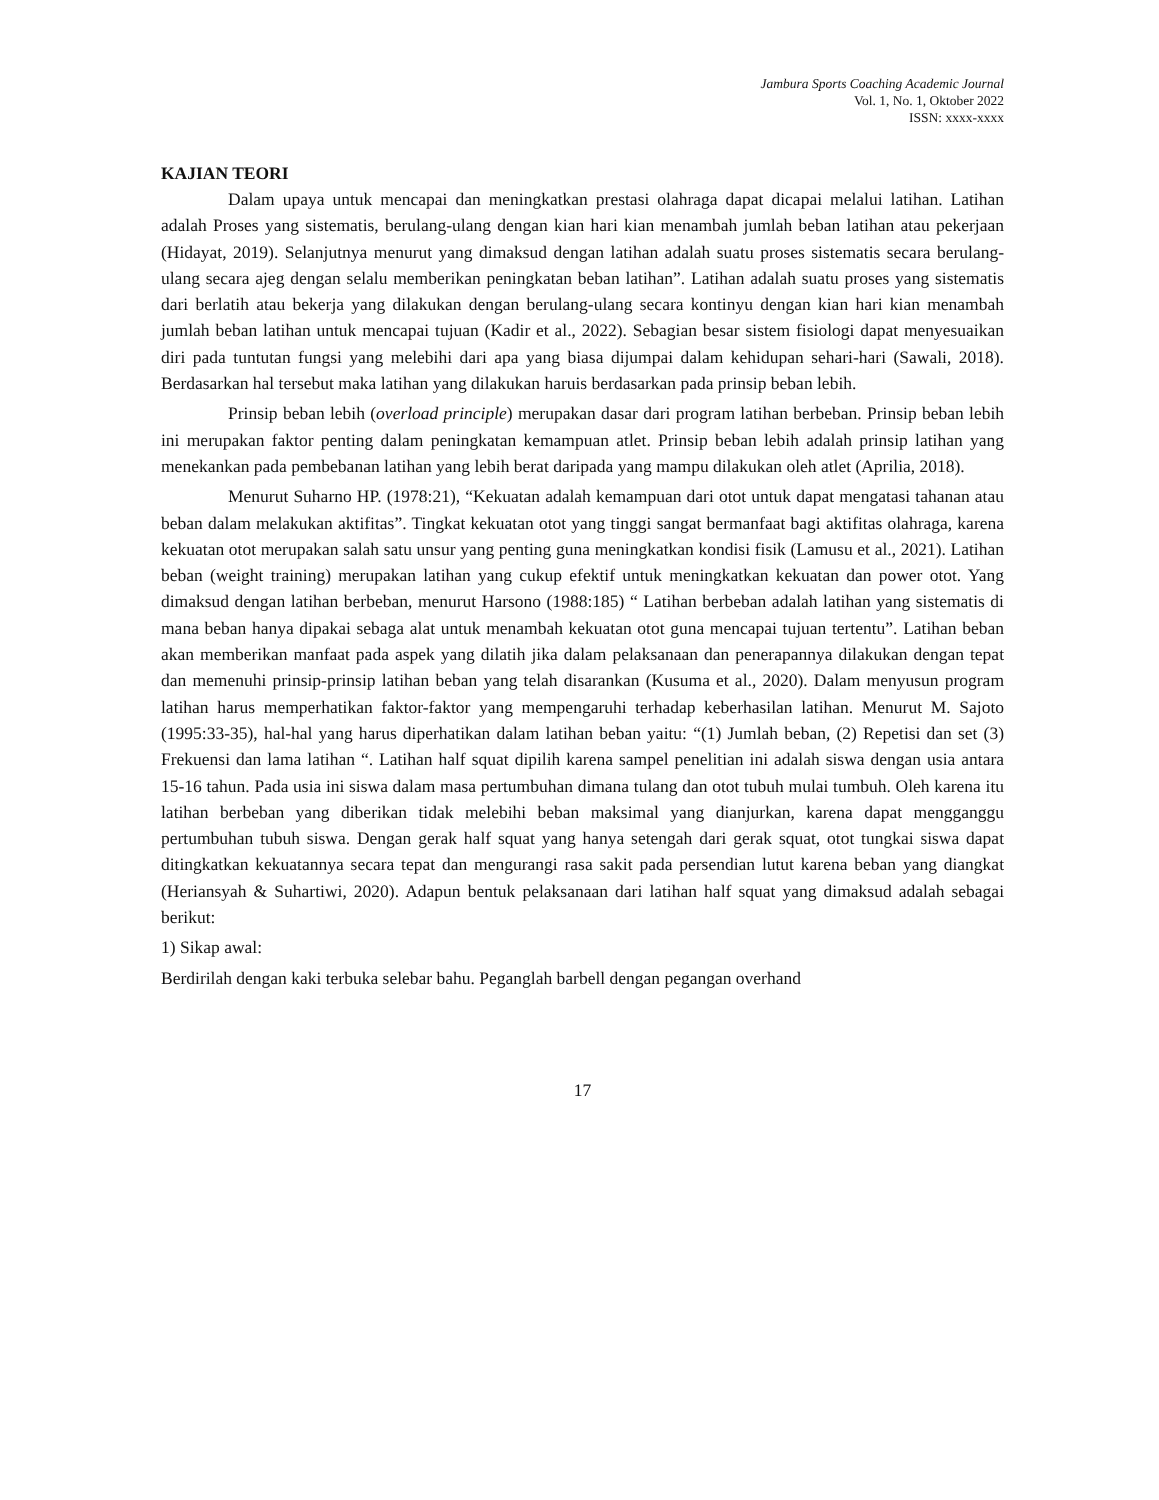Jambura Sports Coaching Academic Journal
Vol. 1, No. 1, Oktober 2022
ISSN: xxxx-xxxx
KAJIAN TEORI
Dalam upaya untuk mencapai dan meningkatkan prestasi olahraga dapat dicapai melalui latihan. Latihan adalah Proses yang sistematis, berulang-ulang dengan kian hari kian menambah jumlah beban latihan atau pekerjaan (Hidayat, 2019). Selanjutnya menurut yang dimaksud dengan latihan adalah suatu proses sistematis secara berulang-ulang secara ajeg dengan selalu memberikan peningkatan beban latihan”. Latihan adalah suatu proses yang sistematis dari berlatih atau bekerja yang dilakukan dengan berulang-ulang secara kontinyu dengan kian hari kian menambah jumlah beban latihan untuk mencapai tujuan (Kadir et al., 2022). Sebagian besar sistem fisiologi dapat menyesuaikan diri pada tuntutan fungsi yang melebihi dari apa yang biasa dijumpai dalam kehidupan sehari-hari (Sawali, 2018). Berdasarkan hal tersebut maka latihan yang dilakukan haruis berdasarkan pada prinsip beban lebih.
Prinsip beban lebih (overload principle) merupakan dasar dari program latihan berbeban. Prinsip beban lebih ini merupakan faktor penting dalam peningkatan kemampuan atlet. Prinsip beban lebih adalah prinsip latihan yang menekankan pada pembebanan latihan yang lebih berat daripada yang mampu dilakukan oleh atlet (Aprilia, 2018).
Menurut Suharno HP. (1978:21), “Kekuatan adalah kemampuan dari otot untuk dapat mengatasi tahanan atau beban dalam melakukan aktifitas”. Tingkat kekuatan otot yang tinggi sangat bermanfaat bagi aktifitas olahraga, karena kekuatan otot merupakan salah satu unsur yang penting guna meningkatkan kondisi fisik (Lamusu et al., 2021). Latihan beban (weight training) merupakan latihan yang cukup efektif untuk meningkatkan kekuatan dan power otot. Yang dimaksud dengan latihan berbeban, menurut Harsono (1988:185) “ Latihan berbeban adalah latihan yang sistematis di mana beban hanya dipakai sebaga alat untuk menambah kekuatan otot guna mencapai tujuan tertentu”. Latihan beban akan memberikan manfaat pada aspek yang dilatih jika dalam pelaksanaan dan penerapannya dilakukan dengan tepat dan memenuhi prinsip-prinsip latihan beban yang telah disarankan (Kusuma et al., 2020). Dalam menyusun program latihan harus memperhatikan faktor-faktor yang mempengaruhi terhadap keberhasilan latihan. Menurut M. Sajoto (1995:33-35), hal-hal yang harus diperhatikan dalam latihan beban yaitu: “(1) Jumlah beban, (2) Repetisi dan set (3) Frekuensi dan lama latihan “. Latihan half squat dipilih karena sampel penelitian ini adalah siswa dengan usia antara 15-16 tahun. Pada usia ini siswa dalam masa pertumbuhan dimana tulang dan otot tubuh mulai tumbuh. Oleh karena itu latihan berbeban yang diberikan tidak melebihi beban maksimal yang dianjurkan, karena dapat mengganggu pertumbuhan tubuh siswa. Dengan gerak half squat yang hanya setengah dari gerak squat, otot tungkai siswa dapat ditingkatkan kekuatannya secara tepat dan mengurangi rasa sakit pada persendian lutut karena beban yang diangkat (Heriansyah & Suhartiwi, 2020). Adapun bentuk pelaksanaan dari latihan half squat yang dimaksud adalah sebagai berikut:
1) Sikap awal:
Berdirilah dengan kaki terbuka selebar bahu. Peganglah barbell dengan pegangan overhand
17